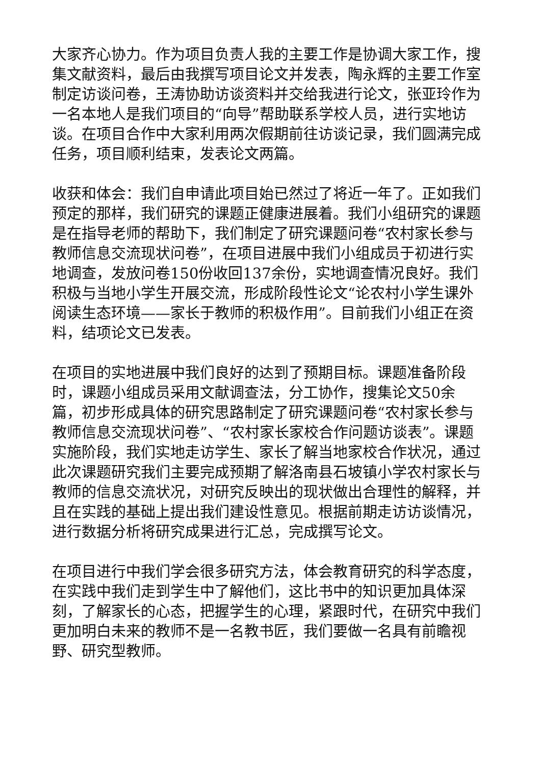大家齐心协力。作为项目负责人我的主要工作是协调大家工作，搜集文献资料，最后由我撰写项目论文并发表，陶永辉的主要工作室制定访谈问卷，王涛协助访谈资料并交给我进行论文，张亚玲作为一名本地人是我们项目的“向导”帮助联系学校人员，进行实地访谈。在项目合作中大家利用两次假期前往访谈记录，我们圆满完成任务，项目顺利结束，发表论文两篇。
收获和体会：我们自申请此项目始已然过了将近一年了。正如我们预定的那样，我们研究的课题正健康进展着。我们小组研究的课题是在指导老师的帮助下，我们制定了研究课题问卷“农村家长参与教师信息交流现状问卷”，在项目进展中我们小组成员于初进行实地调查，发放问卷150份收回137余份，实地调查情况良好。我们积极与当地小学生开展交流，形成阶段性论文“论农村小学生课外阅读生态环境——家长于教师的积极作用”。目前我们小组正在资料，结项论文已发表。
在项目的实地进展中我们良好的达到了预期目标。课题准备阶段时，课题小组成员采用文献调查法，分工协作，搜集论文50余篇，初步形成具体的研究思路制定了研究课题问卷“农村家长参与教师信息交流现状问卷”、“农村家长家校合作问题访谈表”。课题实施阶段，我们实地走访学生、家长了解当地家校合作状况，通过此次课题研究我们主要完成预期了解洛南县石坡镇小学农村家长与教师的信息交流状况，对研究反映出的现状做出合理性的解释，并且在实践的基础上提出我们建设性意见。根据前期走访访谈情况，进行数据分析将研究成果进行汇总，完成撰写论文。
在项目进行中我们学会很多研究方法，体会教育研究的科学态度，在实践中我们走到学生中了解他们，这比书中的知识更加具体深刻，了解家长的心态，把握学生的心理，紧跟时代，在研究中我们更加明白未来的教师不是一名教书匠，我们要做一名具有前瞻视野、研究型教师。